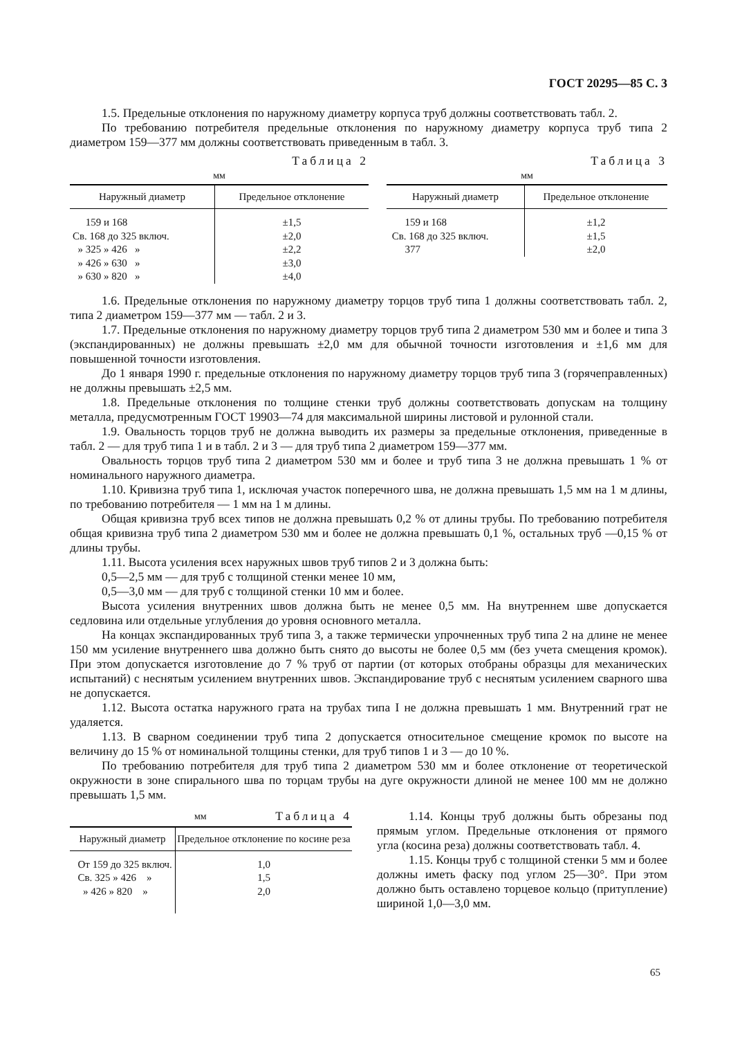ГОСТ 20295—85 С. 3
1.5. Предельные отклонения по наружному диаметру корпуса труб должны соответствовать табл. 2.
По требованию потребителя предельные отклонения по наружному диаметру корпуса труб типа 2 диаметром 159—377 мм должны соответствовать приведенным в табл. 3.
Таблица 2
мм
| Наружный диаметр | Предельное отклонение |
| --- | --- |
| 159 и 168 Св. 168 до 325 включ. » 325 » 426 » » 426 » 630 » » 630 » 820 » | ±1,5 ±2,0 ±2,2 ±3,0 ±4,0 |
Таблица 3
мм
| Наружный диаметр | Предельное отклонение |
| --- | --- |
| 159 и 168 Св. 168 до 325 включ. 377 | ±1,2 ±1,5 ±2,0 |
1.6. Предельные отклонения по наружному диаметру торцов труб типа 1 должны соответствовать табл. 2, типа 2 диаметром 159—377 мм — табл. 2 и 3.
1.7. Предельные отклонения по наружному диаметру торцов труб типа 2 диаметром 530 мм и более и типа 3 (экспандированных) не должны превышать ±2,0 мм для обычной точности изготовления и ±1,6 мм для повышенной точности изготовления.
До 1 января 1990 г. предельные отклонения по наружному диаметру торцов труб типа 3 (горячеправленных) не должны превышать ±2,5 мм.
1.8. Предельные отклонения по толщине стенки труб должны соответствовать допускам на толщину металла, предусмотренным ГОСТ 19903—74 для максимальной ширины листовой и рулонной стали.
1.9. Овальность торцов труб не должна выводить их размеры за предельные отклонения, приведенные в табл. 2 — для труб типа 1 и в табл. 2 и 3 — для труб типа 2 диаметром 159—377 мм.
Овальность торцов труб типа 2 диаметром 530 мм и более и труб типа 3 не должна превышать 1 % от номинального наружного диаметра.
1.10. Кривизна труб типа 1, исключая участок поперечного шва, не должна превышать 1,5 мм на 1 м длины, по требованию потребителя — 1 мм на 1 м длины.
Общая кривизна труб всех типов не должна превышать 0,2 % от длины трубы. По требованию потребителя общая кривизна труб типа 2 диаметром 530 мм и более не должна превышать 0,1 %, остальных труб —0,15 % от длины трубы.
1.11. Высота усиления всех наружных швов труб типов 2 и 3 должна быть:
0,5—2,5 мм — для труб с толщиной стенки менее 10 мм,
0,5—3,0 мм — для труб с толщиной стенки 10 мм и более.
Высота усиления внутренних швов должна быть не менее 0,5 мм. На внутреннем шве допускается седловина или отдельные углубления до уровня основного металла.
На концах экспандированных труб типа 3, а также термически упрочненных труб типа 2 на длине не менее 150 мм усиление внутреннего шва должно быть снято до высоты не более 0,5 мм (без учета смещения кромок). При этом допускается изготовление до 7 % труб от партии (от которых отобраны образцы для механических испытаний) с неснятым усилением внутренних швов. Экспандирование труб с неснятым усилением сварного шва не допускается.
1.12. Высота остатка наружного грата на трубах типа I не должна превышать 1 мм. Внутренний грат не удаляется.
1.13. В сварном соединении труб типа 2 допускается относительное смещение кромок по высоте на величину до 15 % от номинальной толщины стенки, для труб типов 1 и 3 — до 10 %.
По требованию потребителя для труб типа 2 диаметром 530 мм и более отклонение от теоретической окружности в зоне спирального шва по торцам трубы на дуге окружности длиной не менее 100 мм не должно превышать 1,5 мм.
мм Таблица 4
| Наружный диаметр | Предельное отклонение по косине реза |
| --- | --- |
| От 159 до 325 включ. Св. 325 » 426 » » 426 » 820 » | 1,0 1,5 2,0 |
1.14. Концы труб должны быть обрезаны под прямым углом. Предельные отклонения от прямого угла (косина реза) должны соответствовать табл. 4.
1.15. Концы труб с толщиной стенки 5 мм и более должны иметь фаску под углом 25—30°. При этом должно быть оставлено торцевое кольцо (притупление) шириной 1,0—3,0 мм.
65